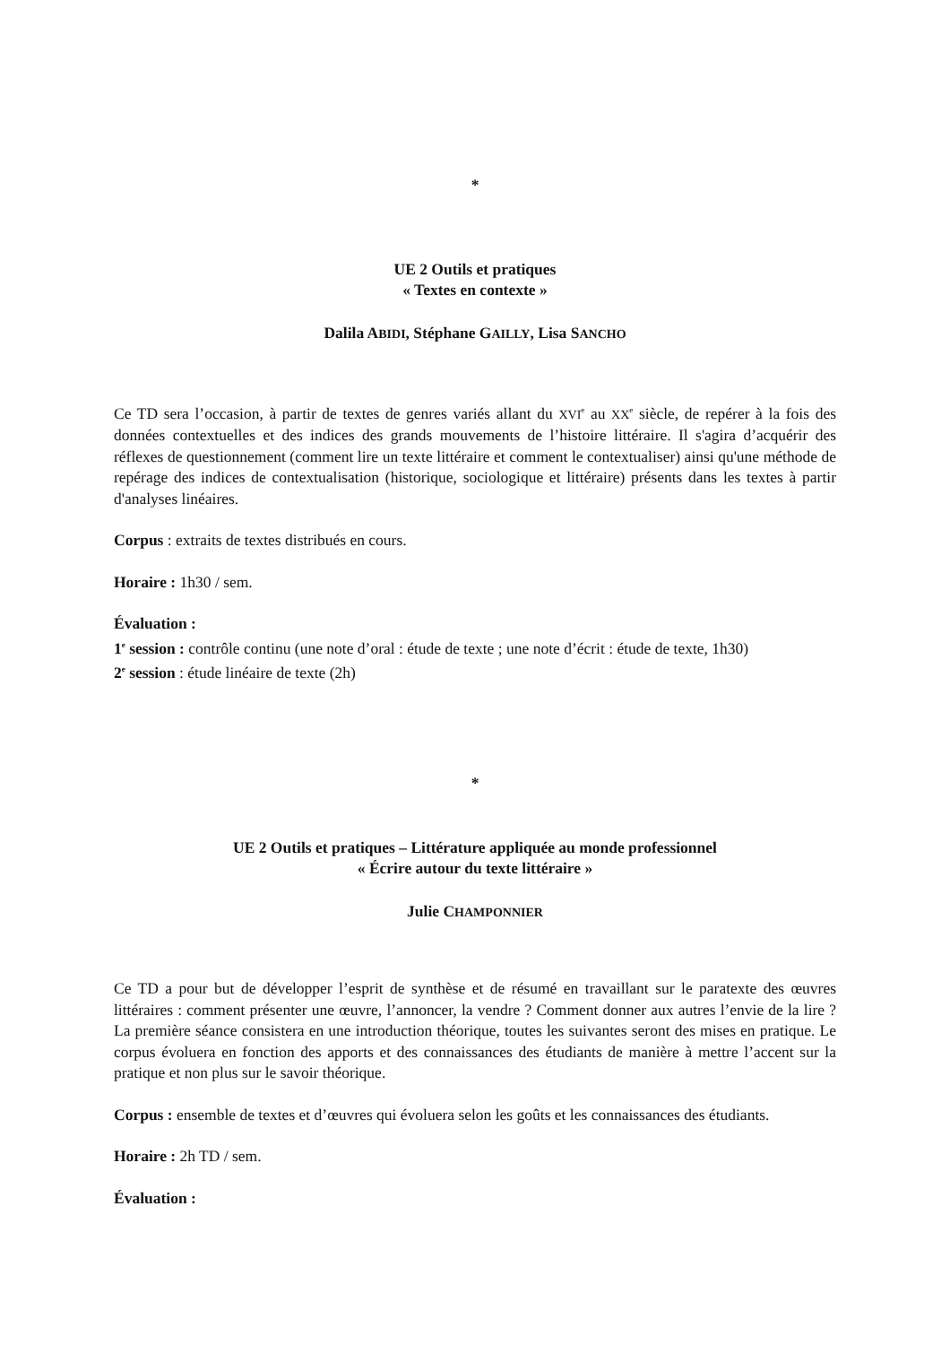*
UE 2 Outils et pratiques
« Textes en contexte »
Dalila ABIDI, Stéphane GAILLY, Lisa SANCHO
Ce TD sera l’occasion, à partir de textes de genres variés allant du XVI<sup>e</sup> au XX<sup>e</sup> siècle, de repérer à la fois des données contextuelles et des indices des grands mouvements de l’histoire littéraire. Il s'agira d’acquérir des réflexes de questionnement (comment lire un texte littéraire et comment le contextualiser) ainsi qu'une méthode de repérage des indices de contextualisation (historique, sociologique et littéraire) présents dans les textes à partir d'analyses linéaires.
Corpus : extraits de textes distribués en cours.
Horaire : 1h30 / sem.
Évaluation :
1<sup>e</sup> session : contrôle continu (une note d’oral : étude de texte ; une note d’écrit : étude de texte, 1h30)
2<sup>e</sup> session : étude linéaire de texte (2h)
*
UE 2 Outils et pratiques – Littérature appliquée au monde professionnel
« Écrire autour du texte littéraire »
Julie CHAMPONNIER
Ce TD a pour but de développer l’esprit de synthèse et de résumé en travaillant sur le paratexte des œuvres littéraires : comment présenter une œuvre, l’annoncer, la vendre ? Comment donner aux autres l’envie de la lire ? La première séance consistera en une introduction théorique, toutes les suivantes seront des mises en pratique. Le corpus évoluera en fonction des apports et des connaissances des étudiants de manière à mettre l’accent sur la pratique et non plus sur le savoir théorique.
Corpus : ensemble de textes et d’œuvres qui évoluera selon les goûts et les connaissances des étudiants.
Horaire : 2h TD / sem.
Évaluation :